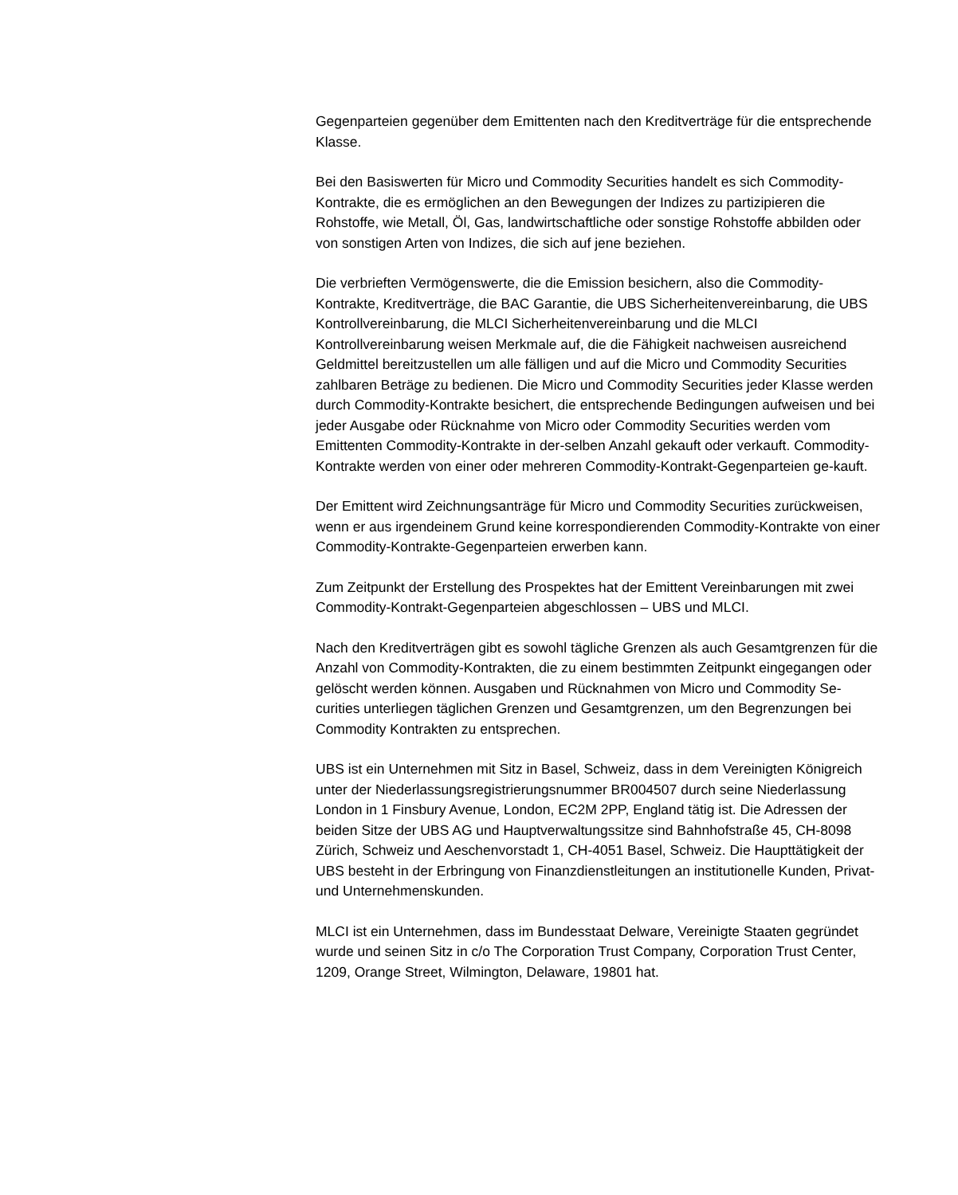Gegenparteien gegenüber dem Emittenten nach den Kreditverträge für die entsprechende Klasse.
Bei den Basiswerten für Micro und Commodity Securities handelt es sich Commodity-Kontrakte, die es ermöglichen an den Bewegungen der Indizes zu partizipieren die Rohstoffe, wie Metall, Öl, Gas, landwirtschaftliche oder sonstige Rohstoffe abbilden oder von sonstigen Arten von Indizes, die sich auf jene beziehen.
Die verbrieften Vermögenswerte, die die Emission besichern, also die Commodity-Kontrakte, Kreditverträge, die BAC Garantie, die UBS Sicherheitenvereinbarung, die UBS Kontrollvereinbarung, die MLCI Sicherheitenvereinbarung und die MLCI Kontrollvereinbarung weisen Merkmale auf, die die Fähigkeit nachweisen ausreichend Geldmittel bereitzustellen um alle fälligen und auf die Micro und Commodity Securities zahlbaren Beträge zu bedienen. Die Micro und Commodity Securities jeder Klasse werden durch Commodity-Kontrakte besichert, die entsprechende Bedingungen aufweisen und bei jeder Ausgabe oder Rücknahme von Micro oder Commodity Securities werden vom Emittenten Commodity-Kontrakte in der-selben Anzahl gekauft oder verkauft. Commodity-Kontrakte werden von einer oder mehreren Commodity-Kontrakt-Gegenparteien ge-kauft.
Der Emittent wird Zeichnungsanträge für Micro und Commodity Securities zurückweisen, wenn er aus irgendeinem Grund keine korrespondierenden Commodity-Kontrakte von einer Commodity-Kontrakte-Gegenparteien erwerben kann.
Zum Zeitpunkt der Erstellung des Prospektes hat der Emittent Vereinbarungen mit zwei Commodity-Kontrakt-Gegenparteien abgeschlossen – UBS und MLCI.
Nach den Kreditverträgen gibt es sowohl tägliche Grenzen als auch Gesamtgrenzen für die Anzahl von Commodity-Kontrakten, die zu einem bestimmten Zeitpunkt eingegangen oder gelöscht werden können. Ausgaben und Rücknahmen von Micro und Commodity Se-curities unterliegen täglichen Grenzen und Gesamtgrenzen, um den Begrenzungen bei Commodity Kontrakten zu entsprechen.
UBS ist ein Unternehmen mit Sitz in Basel, Schweiz, dass in dem Vereinigten Königreich unter der Niederlassungsregistrierungsnummer BR004507 durch seine Niederlassung London in 1 Finsbury Avenue, London, EC2M 2PP, England tätig ist. Die Adressen der beiden Sitze der UBS AG und Hauptverwaltungssitze sind Bahnhofstraße 45, CH-8098 Zürich, Schweiz und Aeschenvorstadt 1, CH-4051 Basel, Schweiz. Die Haupttätigkeit der UBS besteht in der Erbringung von Finanzdienstleitungen an institutionelle Kunden, Privat- und Unternehmenskunden.
MLCI ist ein Unternehmen, dass im Bundesstaat Delware, Vereinigte Staaten gegründet wurde und seinen Sitz in c/o The Corporation Trust Company, Corporation Trust Center, 1209, Orange Street, Wilmington, Delaware, 19801 hat.